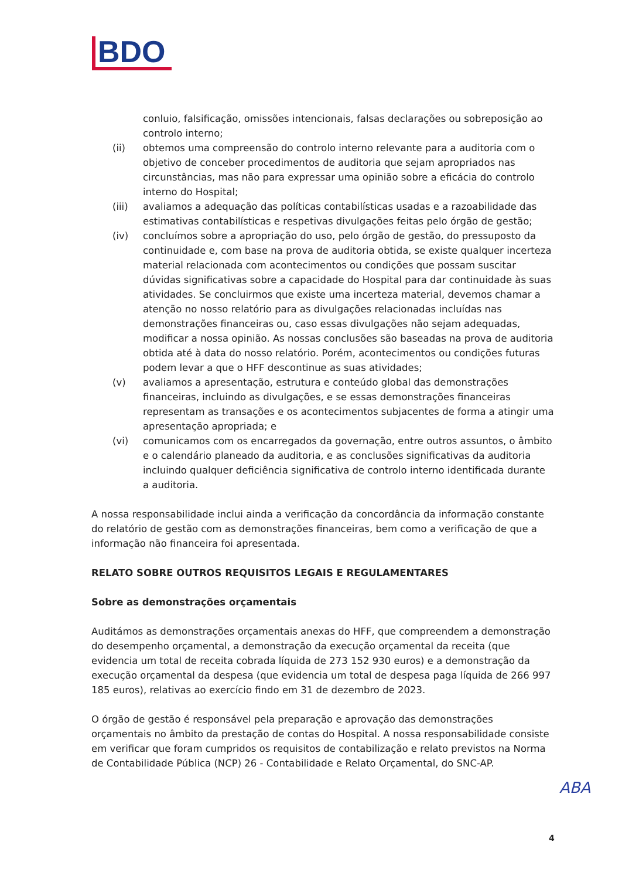BDO
conluio, falsificação, omissões intencionais, falsas declarações ou sobreposição ao controlo interno;
(ii) obtemos uma compreensão do controlo interno relevante para a auditoria com o objetivo de conceber procedimentos de auditoria que sejam apropriados nas circunstâncias, mas não para expressar uma opinião sobre a eficácia do controlo interno do Hospital;
(iii) avaliamos a adequação das políticas contabilísticas usadas e a razoabilidade das estimativas contabilísticas e respetivas divulgações feitas pelo órgão de gestão;
(iv) concluímos sobre a apropriação do uso, pelo órgão de gestão, do pressuposto da continuidade e, com base na prova de auditoria obtida, se existe qualquer incerteza material relacionada com acontecimentos ou condições que possam suscitar dúvidas significativas sobre a capacidade do Hospital para dar continuidade às suas atividades. Se concluirmos que existe uma incerteza material, devemos chamar a atenção no nosso relatório para as divulgações relacionadas incluídas nas demonstrações financeiras ou, caso essas divulgações não sejam adequadas, modificar a nossa opinião. As nossas conclusões são baseadas na prova de auditoria obtida até à data do nosso relatório. Porém, acontecimentos ou condições futuras podem levar a que o HFF descontinue as suas atividades;
(v) avaliamos a apresentação, estrutura e conteúdo global das demonstrações financeiras, incluindo as divulgações, e se essas demonstrações financeiras representam as transações e os acontecimentos subjacentes de forma a atingir uma apresentação apropriada; e
(vi) comunicamos com os encarregados da governação, entre outros assuntos, o âmbito e o calendário planeado da auditoria, e as conclusões significativas da auditoria incluindo qualquer deficiência significativa de controlo interno identificada durante a auditoria.
A nossa responsabilidade inclui ainda a verificação da concordância da informação constante do relatório de gestão com as demonstrações financeiras, bem como a verificação de que a informação não financeira foi apresentada.
RELATO SOBRE OUTROS REQUISITOS LEGAIS E REGULAMENTARES
Sobre as demonstrações orçamentais
Auditámos as demonstrações orçamentais anexas do HFF, que compreendem a demonstração do desempenho orçamental, a demonstração da execução orçamental da receita (que evidencia um total de receita cobrada líquida de 273 152 930 euros) e a demonstração da execução orçamental da despesa (que evidencia um total de despesa paga líquida de 266 997 185 euros), relativas ao exercício findo em 31 de dezembro de 2023.
O órgão de gestão é responsável pela preparação e aprovação das demonstrações orçamentais no âmbito da prestação de contas do Hospital. A nossa responsabilidade consiste em verificar que foram cumpridos os requisitos de contabilização e relato previstos na Norma de Contabilidade Pública (NCP) 26 - Contabilidade e Relato Orçamental, do SNC-AP.
ABA
4